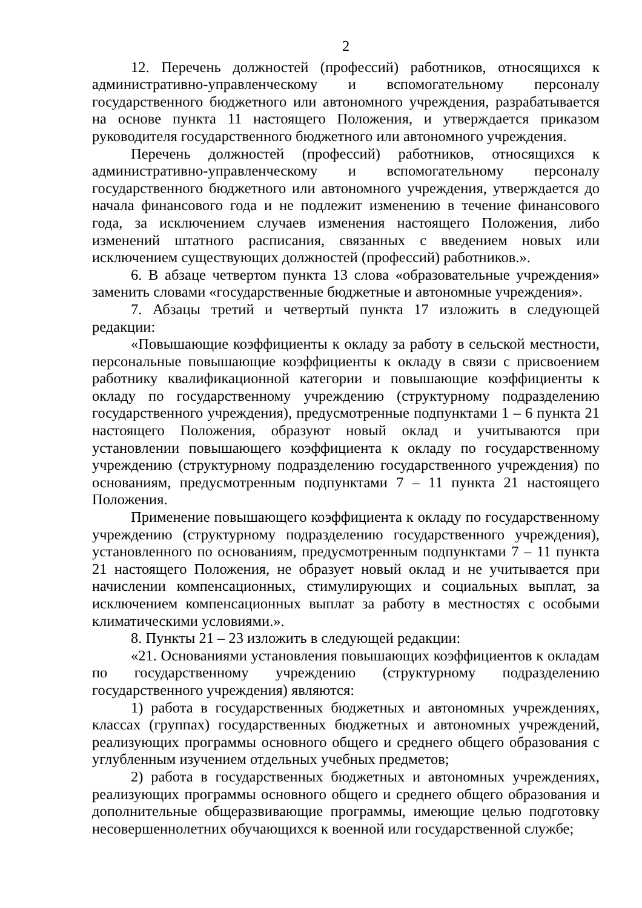2
12. Перечень должностей (профессий) работников, относящихся к административно-управленческому и вспомогательному персоналу государственного бюджетного или автономного учреждения, разрабатывается на основе пункта 11 настоящего Положения, и утверждается приказом руководителя государственного бюджетного или автономного учреждения.
Перечень должностей (профессий) работников, относящихся к административно-управленческому и вспомогательному персоналу государственного бюджетного или автономного учреждения, утверждается до начала финансового года и не подлежит изменению в течение финансового года, за исключением случаев изменения настоящего Положения, либо изменений штатного расписания, связанных с введением новых или исключением существующих должностей (профессий) работников.».
6. В абзаце четвертом пункта 13 слова «образовательные учреждения» заменить словами «государственные бюджетные и автономные учреждения».
7. Абзацы третий и четвертый пункта 17 изложить в следующей редакции:
«Повышающие коэффициенты к окладу за работу в сельской местности, персональные повышающие коэффициенты к окладу в связи с присвоением работнику квалификационной категории и повышающие коэффициенты к окладу по государственному учреждению (структурному подразделению государственного учреждения), предусмотренные подпунктами 1 – 6 пункта 21 настоящего Положения, образуют новый оклад и учитываются при установлении повышающего коэффициента к окладу по государственному учреждению (структурному подразделению государственного учреждения) по основаниям, предусмотренным подпунктами 7 – 11 пункта 21 настоящего Положения.
Применение повышающего коэффициента к окладу по государственному учреждению (структурному подразделению государственного учреждения), установленного по основаниям, предусмотренным подпунктами 7 – 11 пункта 21 настоящего Положения, не образует новый оклад и не учитывается при начислении компенсационных, стимулирующих и социальных выплат, за исключением компенсационных выплат за работу в местностях с особыми климатическими условиями.».
8. Пункты 21 – 23 изложить в следующей редакции:
«21. Основаниями установления повышающих коэффициентов к окладам по государственному учреждению (структурному подразделению государственного учреждения) являются:
1) работа в государственных бюджетных и автономных учреждениях, классах (группах) государственных бюджетных и автономных учреждений, реализующих программы основного общего и среднего общего образования с углубленным изучением отдельных учебных предметов;
2) работа в государственных бюджетных и автономных учреждениях, реализующих программы основного общего и среднего общего образования и дополнительные общеразвивающие программы, имеющие целью подготовку несовершеннолетних обучающихся к военной или государственной службе;